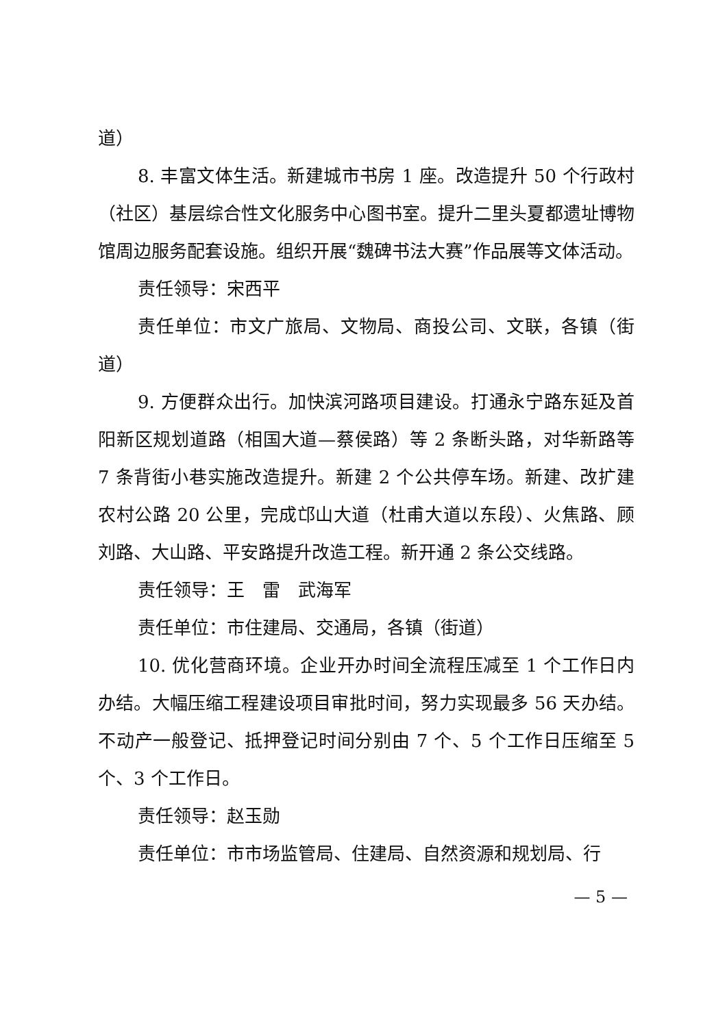道）
8. 丰富文体生活。新建城市书房 1 座。改造提升 50 个行政村（社区）基层综合性文化服务中心图书室。提升二里头夏都遗址博物馆周边服务配套设施。组织开展“魏碑书法大赛”作品展等文体活动。
责任领导：宋西平
责任单位：市文广旅局、文物局、商投公司、文联，各镇（街道）
9. 方便群众出行。加快滨河路项目建设。打通永宁路东延及首阳新区规划道路（相国大道—蔡侯路）等 2 条断头路，对华新路等 7 条背街小巷实施改造提升。新建 2 个公共停车场。新建、改扩建农村公路 20 公里，完成邙山大道（杜甫大道以东段）、火焦路、顾刘路、大山路、平安路提升改造工程。新开通 2 条公交线路。
责任领导：王　雷　武海军
责任单位：市住建局、交通局，各镇（街道）
10. 优化营商环境。企业开办时间全流程压减至 1 个工作日内办结。大幅压缩工程建设项目审批时间，努力实现最多 56 天办结。不动产一般登记、抵押登记时间分别由 7 个、5 个工作日压缩至 5 个、3 个工作日。
责任领导：赵玉勋
责任单位：市市场监管局、住建局、自然资源和规划局、行
— 5 —